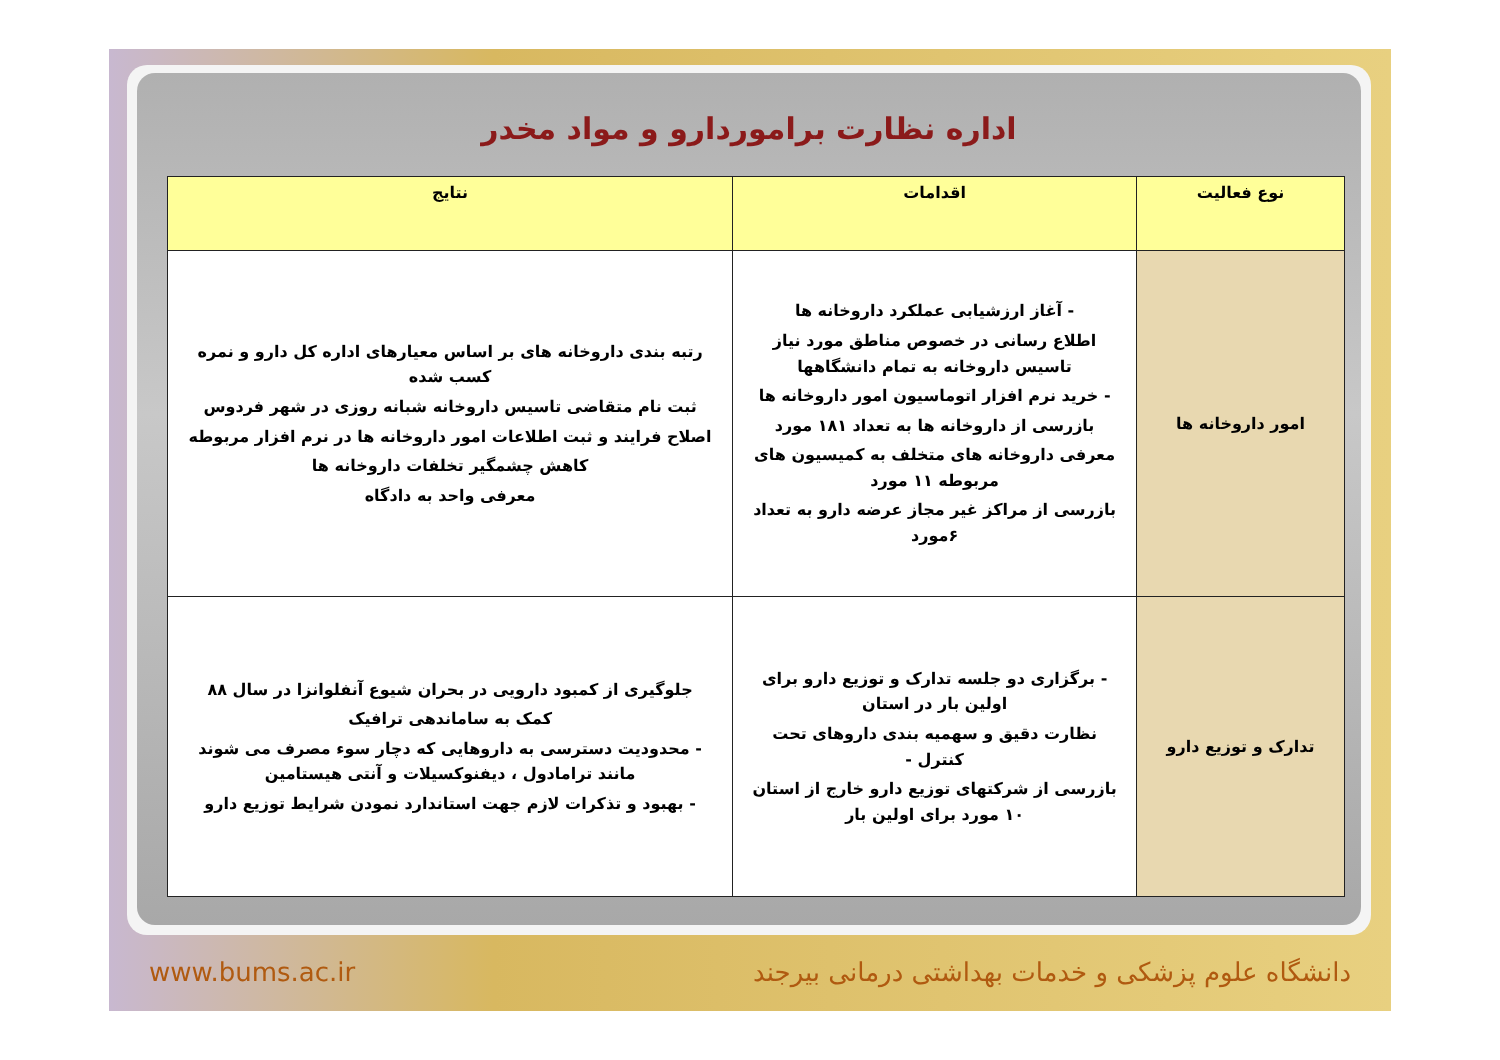اداره نظارت براموردارو و مواد مخدر
| نوع فعالیت | اقدامات | نتایج |
| --- | --- | --- |
| امور داروخانه ها | - آغاز ارزشیابی عملکرد داروخانه ها اطلاع رسانی در خصوص مناطق مورد نیاز تاسیس داروخانه به تمام دانشگاهها - خرید نرم افزار اتوماسیون امور داروخانه ها بازرسی از داروخانه ها به تعداد ۱۸۱ مورد معرفی داروخانه های متخلف به کمیسیون های مربوطه ۱۱ مورد بازرسی از مراکز غیر مجاز عرضه دارو به تعداد ۶مورد | رتبه بندی داروخانه های بر اساس معیارهای اداره کل دارو و نمره کسب شده ثبت نام متقاضی تاسیس داروخانه شبانه روزی در شهر فردوس اصلاح فرایند و ثبت اطلاعات امور داروخانه ها در نرم افزار مربوطه کاهش چشمگیر تخلفات داروخانه ها معرفی واحد به دادگاه |
| تدارک و توزیع دارو | - برگزاری دو جلسه تدارک و توزیع دارو برای اولین بار در استان نظارت دقیق و سهمیه بندی داروهای تحت کنترل - بازرسی از شرکتهای توزیع دارو خارج از استان ۱۰ مورد برای اولین بار | جلوگیری از کمبود دارویی در بحران شیوع آنفلوانزا در سال ۸۸ کمک به ساماندهی ترافیک - محدودیت دسترسی به داروهایی که دچار سوء مصرف می شوند مانند ترامادول ، دیفنوکسیلات و آنتی هیستامین - بهبود و تذکرات لازم جهت استاندارد نمودن شرایط توزیع دارو |
www.bums.ac.ir دانشگاه علوم پزشکی و خدمات بهداشتی درمانی بیرجند